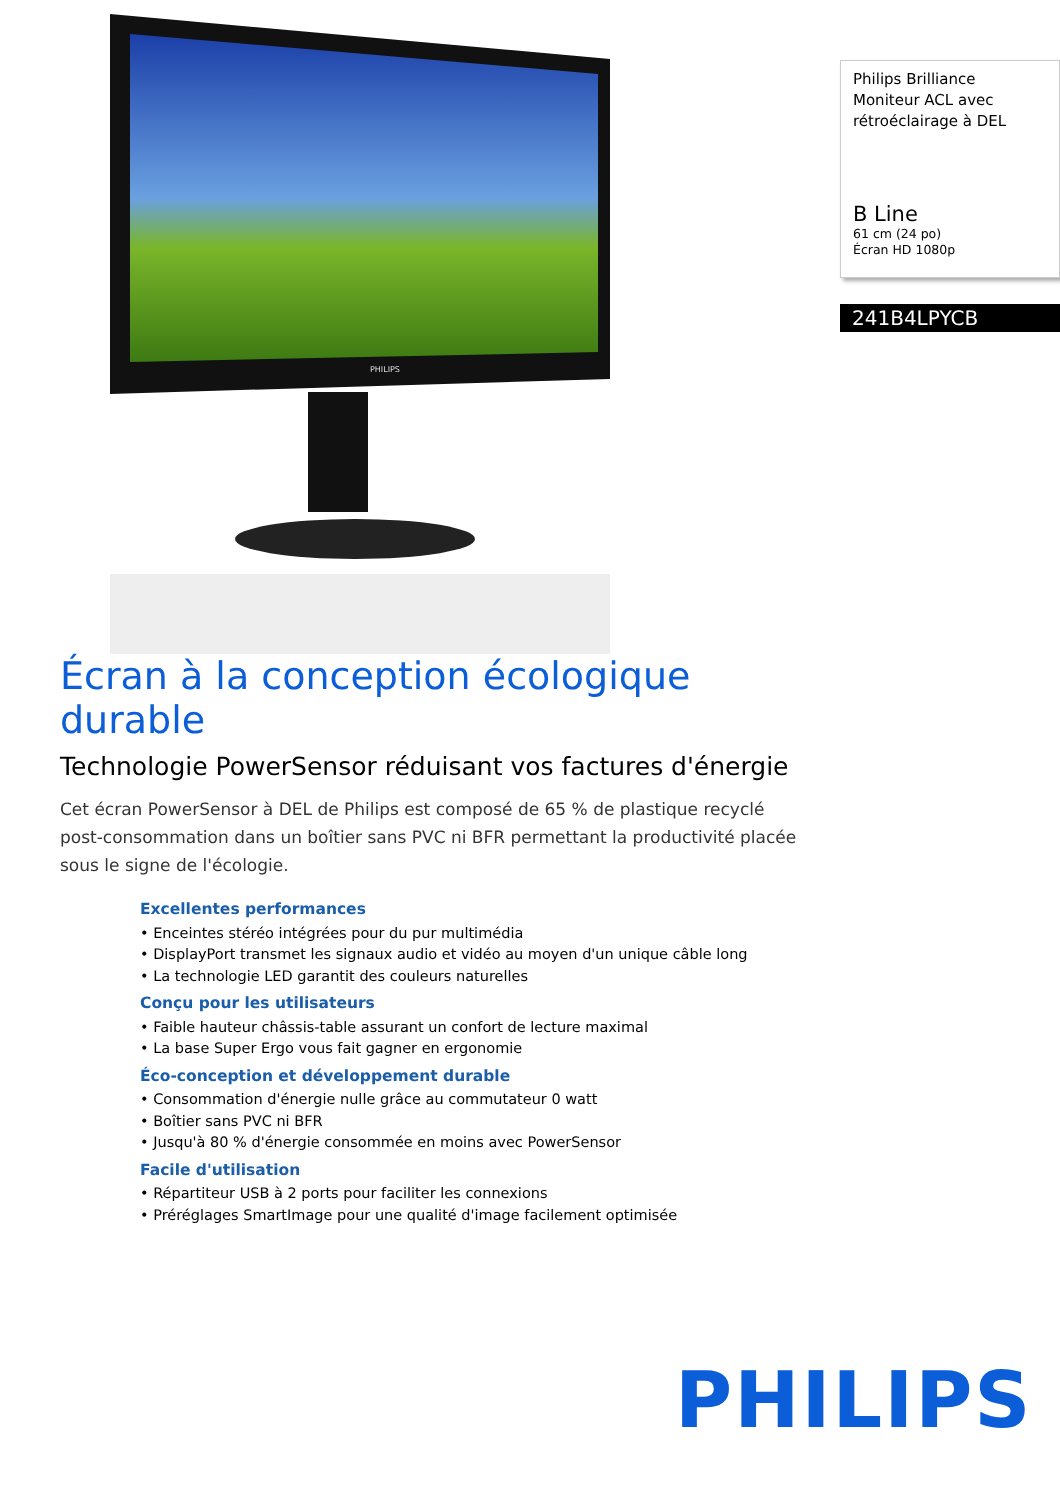PHILIPS
Écran à la conception écologique durable
Technologie PowerSensor réduisant vos factures d'énergie
Cet écran PowerSensor à DEL de Philips est composé de 65 % de plastique recyclé post-consommation dans un boîtier sans PVC ni BFR permettant la productivité placée sous le signe de l'écologie.
Excellentes performances
• Enceintes stéréo intégrées pour du pur multimédia
• DisplayPort transmet les signaux audio et vidéo au moyen d'un unique câble long
• La technologie LED garantit des couleurs naturelles
Conçu pour les utilisateurs
• Faible hauteur châssis-table assurant un confort de lecture maximal
• La base Super Ergo vous fait gagner en ergonomie
Éco-conception et développement durable
• Consommation d'énergie nulle grâce au commutateur 0 watt
• Boîtier sans PVC ni BFR
• Jusqu'à 80 % d'énergie consommée en moins avec PowerSensor
Facile d'utilisation
• Répartiteur USB à 2 ports pour faciliter les connexions
• Préréglages SmartImage pour une qualité d'image facilement optimisée
Philips Brilliance
Moniteur ACL avec rétroéclairage à DEL
B Line
61 cm (24 po)
Écran HD 1080p
241B4LPYCB
PHILIPS